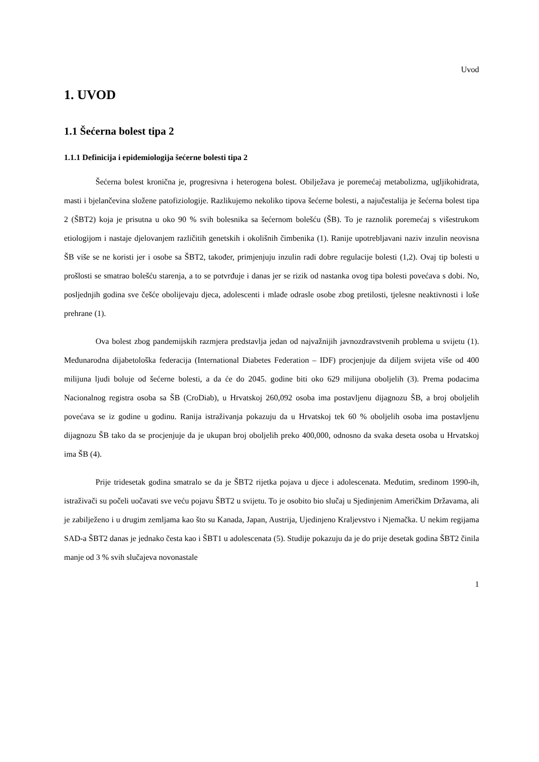Uvod
1. UVOD
1.1 Šećerna bolest tipa 2
1.1.1 Definicija i epidemiologija šećerne bolesti tipa 2
Šećerna bolest kronična je, progresivna i heterogena bolest. Obilježava je poremećaj metabolizma, ugljikohidrata, masti i bjelančevina složene patofiziologije. Razlikujemo nekoliko tipova šećerne bolesti, a najučestalija je šećerna bolest tipa 2 (ŠBT2) koja je prisutna u oko 90 % svih bolesnika sa šećernom bolešću (ŠB). To je raznolik poremećaj s višestrukom etiologijom i nastaje djelovanjem različitih genetskih i okolišnih čimbenika (1). Ranije upotrebljavani naziv inzulin neovisna ŠB više se ne koristi jer i osobe sa ŠBT2, također, primjenjuju inzulin radi dobre regulacije bolesti (1,2). Ovaj tip bolesti u prošlosti se smatrao bolešću starenja, a to se potvrđuje i danas jer se rizik od nastanka ovog tipa bolesti povećava s dobi. No, posljednjih godina sve češće obolijevaju djeca, adolescenti i mlađe odrasle osobe zbog pretilosti, tjelesne neaktivnosti i loše prehrane (1).
Ova bolest zbog pandemijskih razmjera predstavlja jedan od najvažnijih javnozdravstvenih problema u svijetu (1). Međunarodna dijabetološka federacija (International Diabetes Federation – IDF) procjenjuje da diljem svijeta više od 400 milijuna ljudi boluje od šećerne bolesti, a da će do 2045. godine biti oko 629 milijuna oboljelih (3). Prema podacima Nacionalnog registra osoba sa ŠB (CroDiab), u Hrvatskoj 260,092 osoba ima postavljenu dijagnozu ŠB, a broj oboljelih povećava se iz godine u godinu. Ranija istraživanja pokazuju da u Hrvatskoj tek 60 % oboljelih osoba ima postavljenu dijagnozu ŠB tako da se procjenjuje da je ukupan broj oboljelih preko 400,000, odnosno da svaka deseta osoba u Hrvatskoj ima ŠB (4).
Prije tridesetak godina smatralo se da je ŠBT2 rijetka pojava u djece i adolescenata. Međutim, sredinom 1990-ih, istraživači su počeli uočavati sve veću pojavu ŠBT2 u svijetu. To je osobito bio slučaj u Sjedinjenim Američkim Državama, ali je zabilježeno i u drugim zemljama kao što su Kanada, Japan, Austrija, Ujedinjeno Kraljevstvo i Njemačka. U nekim regijama SAD-a ŠBT2 danas je jednako česta kao i ŠBT1 u adolescenata (5). Studije pokazuju da je do prije desetak godina ŠBT2 činila manje od 3 % svih slučajeva novonastale
1